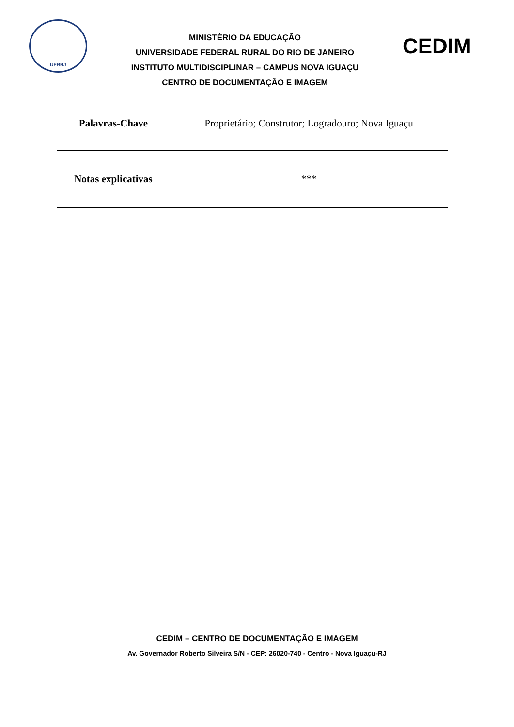UFRRJ
MINISTÉRIO DA EDUCAÇÃO
UNIVERSIDADE FEDERAL RURAL DO RIO DE JANEIRO
INSTITUTO MULTIDISCIPLINAR – CAMPUS NOVA IGUAÇU
CENTRO DE DOCUMENTAÇÃO E IMAGEM
CEDIM
| Palavras-Chave | Proprietário; Construtor; Logradouro; Nova Iguaçu |
| Notas explicativas | *** |
CEDIM – CENTRO DE DOCUMENTAÇÃO E IMAGEM
Av. Governador Roberto Silveira S/N - CEP: 26020-740 - Centro - Nova Iguaçu-RJ